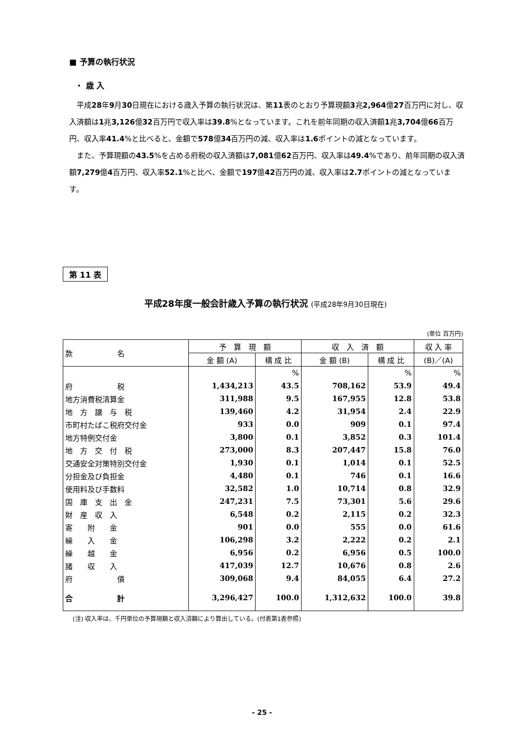■ 予算の執行状況
・ 歳 入
平成28年9月30日現在における歳入予算の執行状況は、第11表のとおり予算現額3兆2,964億27百万円に対し、収入済額は1兆3,126億32百万円で収入率は39.8%となっています。これを前年同期の収入済額1兆3,704億66百万円、収入率41.4%と比べると、金額で578億34百万円の減、収入率は1.6ポイントの減となっています。
また、予算現額の43.5%を占める府税の収入済額は7,081億62百万円、収入率は49.4%であり、前年同期の収入済額7,279億4百万円、収入率52.1%と比べ、金額で197億42百万円の減、収入率は2.7ポイントの減となっています。
第 11 表
平成28年度一般会計歳入予算の執行状況 (平成28年9月30日現在)
(単位 百万円)
| 款 名 | 予 算 現 額 | | 収 入 済 額 | | 収 入 率 |
| --- | --- | --- | --- | --- | --- |
| | 金 額 (A) | 構 成 比 | 金 額 (B) | 構 成 比 | (B)／(A) |
| | | % | | % | % |
| 府 税 | 1,434,213 | 43.5 | 708,162 | 53.9 | 49.4 |
| 地方消費税清算金 | 311,988 | 9.5 | 167,955 | 12.8 | 53.8 |
| 地 方 譲 与 税 | 139,460 | 4.2 | 31,954 | 2.4 | 22.9 |
| 市町村たばこ税府交付金 | 933 | 0.0 | 909 | 0.1 | 97.4 |
| 地方特例交付金 | 3,800 | 0.1 | 3,852 | 0.3 | 101.4 |
| 地 方 交 付 税 | 273,000 | 8.3 | 207,447 | 15.8 | 76.0 |
| 交通安全対策特別交付金 | 1,930 | 0.1 | 1,014 | 0.1 | 52.5 |
| 分担金及び負担金 | 4,480 | 0.1 | 746 | 0.1 | 16.6 |
| 使用料及び手数料 | 32,582 | 1.0 | 10,714 | 0.8 | 32.9 |
| 国 庫 支 出 金 | 247,231 | 7.5 | 73,301 | 5.6 | 29.6 |
| 財 産 収 入 | 6,548 | 0.2 | 2,115 | 0.2 | 32.3 |
| 寄 附 金 | 901 | 0.0 | 555 | 0.0 | 61.6 |
| 繰 入 金 | 106,298 | 3.2 | 2,222 | 0.2 | 2.1 |
| 繰 越 金 | 6,956 | 0.2 | 6,956 | 0.5 | 100.0 |
| 諸 収 入 | 417,039 | 12.7 | 10,676 | 0.8 | 2.6 |
| 府 債 | 309,068 | 9.4 | 84,055 | 6.4 | 27.2 |
| 合 計 | 3,296,427 | 100.0 | 1,312,632 | 100.0 | 39.8 |
(注) 収入率は、千円単位の予算現額と収入済額により算出している。(付表第1表参照)
- 25 -